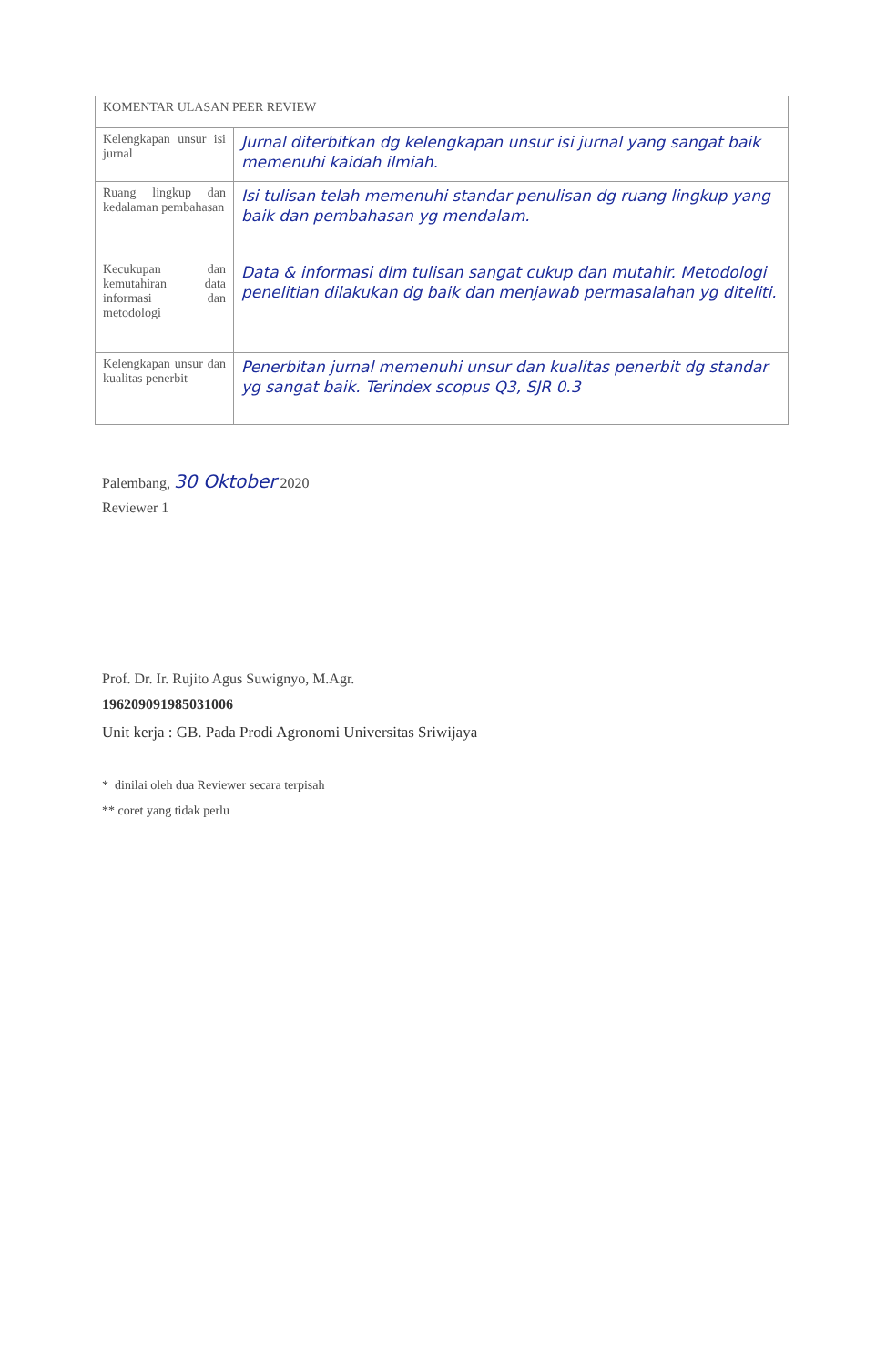| KOMENTAR ULASAN PEER REVIEW | |
| Kelengkapan unsur isi jurnal | Jurnal diterbitkan dg kelengkapan unsur isi jurnal yang sangat baik memenuhi kaidah ilmiah. |
| Ruang lingkup dan kedalaman pembahasan | Isi tulisan telah memenuhi standar penulisan dg ruang lingkup yang baik dan pembahasan yg mendalam. |
| Kecukupan dan kemutahiran data informasi dan metodologi | Data & informasi dlm tulisan sangat cukup dan mutahir. Metodologi penelitian dilakukan dg baik dan menjawab permasalahan yg diteliti. |
| Kelengkapan unsur dan kualitas penerbit | Penerbitan jurnal memenuhi unsur dan kualitas penerbit dg standar yg sangat baik. Terindex scopus Q3, SJR 0.3 |
Palembang, 30 Oktober 2020
Reviewer 1
Prof. Dr. Ir. Rujito Agus Suwignyo, M.Agr.
196209091985031006
Unit kerja : GB. Pada Prodi Agronomi Universitas Sriwijaya
* dinilai oleh dua Reviewer secara terpisah
** coret yang tidak perlu